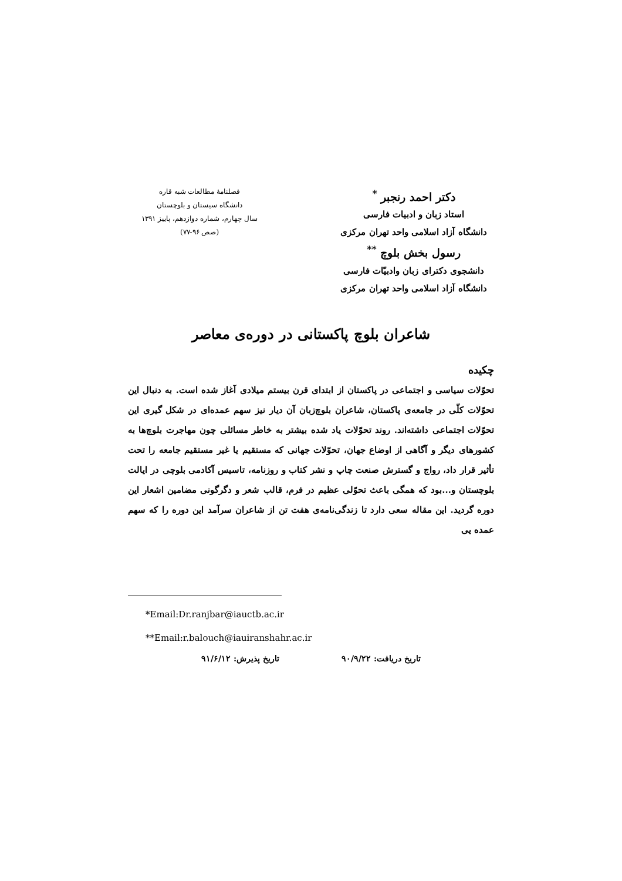دکتر احمد رنجبر <sup>*</sup>
استاد زبان و ادبیات فارسی
دانشگاه آزاد اسلامی واحد تهران مرکزی
رسول بخش بلوچ <sup>**</sup>
دانشجوی دکترای زبان وادبیّات فارسی
دانشگاه آزاد اسلامی واحد تهران مرکزی
فصلنامهٔ مطالعات شبه قاره
دانشگاه سیستان و بلوچستان
سال چهارم، شماره دوازدهم، پاییز ۱۳۹۱
(صص ۹۶-۷۷)
شاعران بلوچ پاکستانی در دوره‌ی معاصر
چکیده
تحوّلات سیاسی و اجتماعی در پاکستان از ابتدای قرن بیستم میلادی آغاز شده است. به دنبال این تحوّلات کلّی در جامعه‌ی پاکستان، شاعران بلوچ‌زبان آن دیار نیز سهم عمده‌ای در شکل گیری این تحوّلات اجتماعی داشته‌اند. روند تحوّلات یاد شده بیشتر به خاطر مسائلی چون مهاجرت بلوچ‌ها به کشورهای دیگر و آگاهی از اوضاع جهان، تحوّلات جهانی که مستقیم یا غیر مستقیم جامعه را تحت تأثیر قرار داد، رواج و گسترش صنعت چاپ و نشر کتاب و روزنامه، تاسیس آکادمی بلوچی در ایالت بلوچستان و...بود که همگی باعث تحوّلی عظیم در فرم، قالب شعر و دگرگونی مضامین اشعار این دوره گردید. این مقاله سعی دارد تا زندگی‌نامه‌ی هفت تن از شاعران سرآمد این دوره را که سهم عمده یی
*Email:Dr.ranjbar@iauctb.ac.ir
**Email:r.balouch@iauiranshahr.ac.ir
تاریخ دریافت: ۹۰/۹/۲۲ تاریخ پذیرش: ۹۱/۶/۱۲